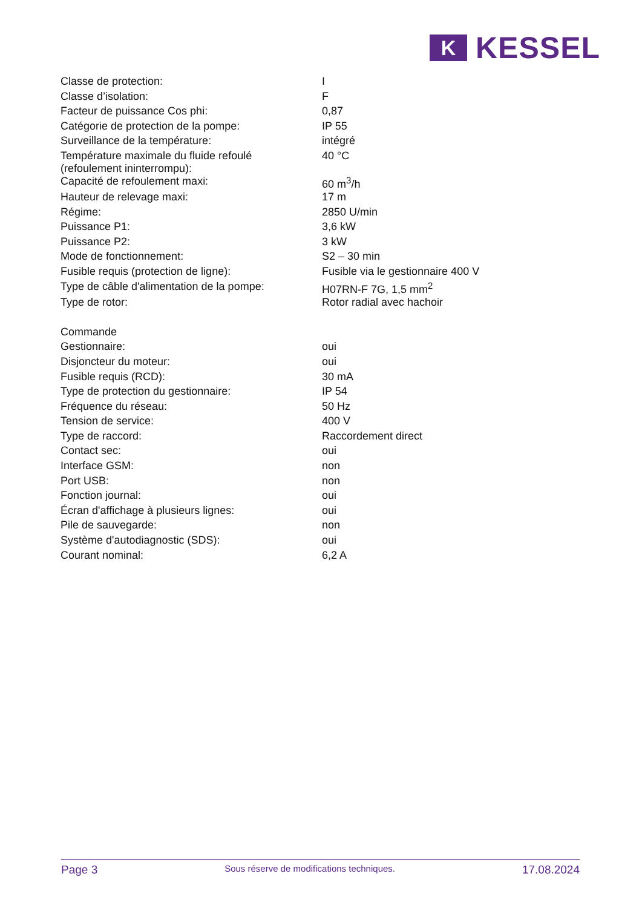K
KESSEL
| Classe de protection: | I |
| Classe d’isolation: | F |
| Facteur de puissance Cos phi: | 0,87 |
| Catégorie de protection de la pompe: | IP 55 |
| Surveillance de la température: | intégré |
| Température maximale du fluide refoulé (refoulement ininterrompu): | 40 °C |
| Capacité de refoulement maxi: | 60 m<sup>3</sup>/h |
| Hauteur de relevage maxi: | 17 m |
| Régime: | 2850 U/min |
| Puissance P1: | 3,6 kW |
| Puissance P2: | 3 kW |
| Mode de fonctionnement: | S2 – 30 min |
| Fusible requis (protection de ligne): | Fusible via le gestionnaire 400 V |
| Type de câble d'alimentation de la pompe: | H07RN-F 7G, 1,5 mm<sup>2</sup> |
| Type de rotor: | Rotor radial avec hachoir |
| Commande | |
| Gestionnaire: | oui |
| Disjoncteur du moteur: | oui |
| Fusible requis (RCD): | 30 mA |
| Type de protection du gestionnaire: | IP 54 |
| Fréquence du réseau: | 50 Hz |
| Tension de service: | 400 V |
| Type de raccord: | Raccordement direct |
| Contact sec: | oui |
| Interface GSM: | non |
| Port USB: | non |
| Fonction journal: | oui |
| Écran d'affichage à plusieurs lignes: | oui |
| Pile de sauvegarde: | non |
| Système d'autodiagnostic (SDS): | oui |
| Courant nominal: | 6,2 A |
Page 3 Sous réserve de modifications techniques. 17.08.2024